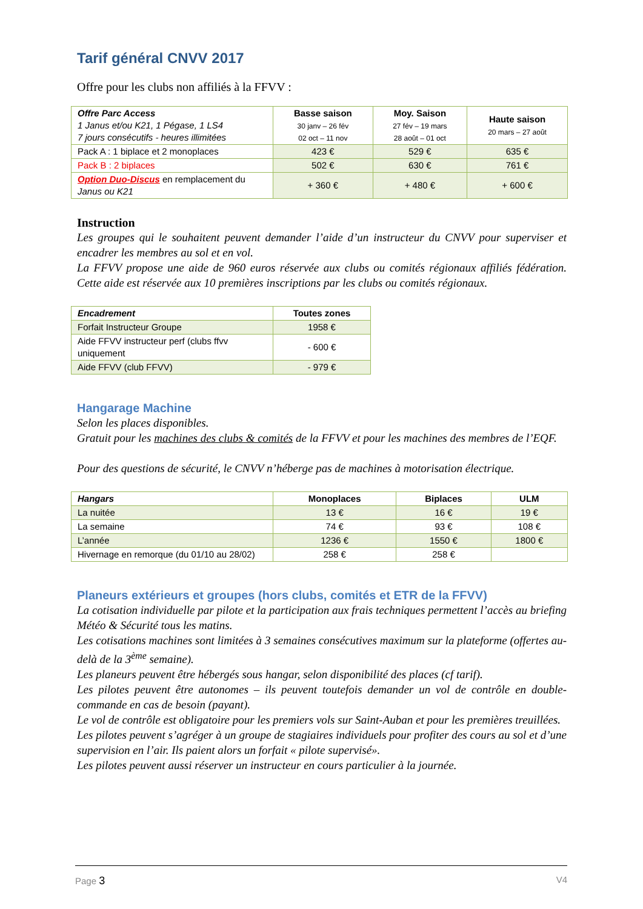Tarif général CNVV 2017
Offre pour les clubs non affiliés à la FFVV :
| Offre Parc Access 1 Janus et/ou K21, 1 Pégase, 1 LS4 7 jours consécutifs - heures illimitées | Basse saison 30 janv – 26 fév 02 oct – 11 nov | Moy. Saison 27 fév – 19 mars 28 août – 01 oct | Haute saison 20 mars – 27 août |
| Pack A : 1 biplace et 2 monoplaces | 423 € | 529 € | 635 € |
| Pack B : 2 biplaces | 502 € | 630 € | 761 € |
| Option Duo-Discus en remplacement du Janus ou K21 | + 360 € | + 480 € | + 600 € |
Instruction
Les groupes qui le souhaitent peuvent demander l’aide d’un instructeur du CNVV pour superviser et encadrer les membres au sol et en vol.
La FFVV propose une aide de 960 euros réservée aux clubs ou comités régionaux affiliés fédération. Cette aide est réservée aux 10 premières inscriptions par les clubs ou comités régionaux.
| Encadrement | Toutes zones |
| Forfait Instructeur Groupe | 1958 € |
| Aide FFVV instructeur perf (clubs ffvv uniquement | - 600 € |
| Aide FFVV (club FFVV) | - 979 € |
Hangarage Machine
Selon les places disponibles.
Gratuit pour les machines des clubs & comités de la FFVV et pour les machines des membres de l’EQF.
Pour des questions de sécurité, le CNVV n’héberge pas de machines à motorisation électrique.
| Hangars | Monoplaces | Biplaces | ULM |
| La nuitée | 13 € | 16 € | 19 € |
| La semaine | 74 € | 93 € | 108 € |
| L’année | 1236 € | 1550 € | 1800 € |
| Hivernage en remorque (du 01/10 au 28/02) | 258 € | 258 € | |
Planeurs extérieurs et groupes (hors clubs, comités et ETR de la FFVV)
La cotisation individuelle par pilote et la participation aux frais techniques permettent l’accès au briefing Météo & Sécurité tous les matins.
Les cotisations machines sont limitées à 3 semaines consécutives maximum sur la plateforme (offertes au-delà de la 3<sup>ème</sup> semaine).
Les planeurs peuvent être hébergés sous hangar, selon disponibilité des places (cf tarif).
Les pilotes peuvent être autonomes – ils peuvent toutefois demander un vol de contrôle en double-commande en cas de besoin (payant).
Le vol de contrôle est obligatoire pour les premiers vols sur Saint-Auban et pour les premières treuillées.
Les pilotes peuvent s’agréger à un groupe de stagiaires individuels pour profiter des cours au sol et d’une supervision en l’air. Ils paient alors un forfait « pilote supervisé».
Les pilotes peuvent aussi réserver un instructeur en cours particulier à la journée.
Page 3 V4